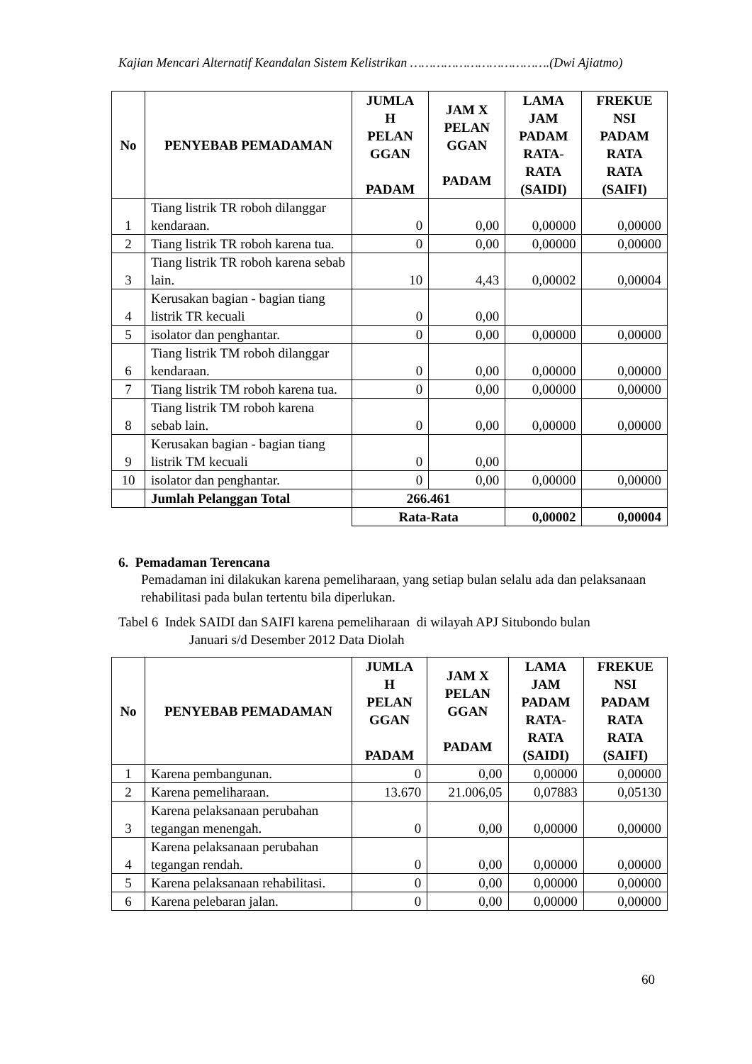Kajian Mencari Alternatif Keandalan Sistem Kelistrikan ……………………………….(Dwi Ajiatmo)
| No | PENYEBAB PEMADAMAN | JUMLA H PELAN GGAN PADAM | JAM X PELAN GGAN PADAM | LAMA JAM PADAM RATA- RATA (SAIDI) | FREKUE NSI PADAM RATA RATA (SAIFI) |
| --- | --- | --- | --- | --- | --- |
| 1 | Tiang listrik TR roboh dilanggar kendaraan. | 0 | 0,00 | 0,00000 | 0,00000 |
| 2 | Tiang listrik TR roboh karena tua. | 0 | 0,00 | 0,00000 | 0,00000 |
| 3 | Tiang listrik TR roboh karena sebab lain. | 10 | 4,43 | 0,00002 | 0,00004 |
| 4 | Kerusakan bagian - bagian tiang listrik TR kecuali | 0 | 0,00 | | |
| 5 | isolator dan penghantar. | 0 | 0,00 | 0,00000 | 0,00000 |
| 6 | Tiang listrik TM roboh dilanggar kendaraan. | 0 | 0,00 | 0,00000 | 0,00000 |
| 7 | Tiang listrik TM roboh karena tua. | 0 | 0,00 | 0,00000 | 0,00000 |
| 8 | Tiang listrik TM roboh karena sebab lain. | 0 | 0,00 | 0,00000 | 0,00000 |
| 9 | Kerusakan bagian - bagian tiang listrik TM kecuali | 0 | 0,00 | | |
| 10 | isolator dan penghantar. | 0 | 0,00 | 0,00000 | 0,00000 |
| | Jumlah Pelanggan Total | 266.461 | | | |
| | | Rata-Rata | | 0,00002 | 0,00004 |
6. Pemadaman Terencana
Pemadaman ini dilakukan karena pemeliharaan, yang setiap bulan selalu ada dan pelaksanaan rehabilitasi pada bulan tertentu bila diperlukan.
Tabel 6 Indek SAIDI dan SAIFI karena pemeliharaan di wilayah APJ Situbondo bulan
Januari s/d Desember 2012 Data Diolah
| No | PENYEBAB PEMADAMAN | JUMLA H PELAN GGAN PADAM | JAM X PELAN GGAN PADAM | LAMA JAM PADAM RATA- RATA (SAIDI) | FREKUE NSI PADAM RATA RATA (SAIFI) |
| --- | --- | --- | --- | --- | --- |
| 1 | Karena pembangunan. | 0 | 0,00 | 0,00000 | 0,00000 |
| 2 | Karena pemeliharaan. | 13.670 | 21.006,05 | 0,07883 | 0,05130 |
| 3 | Karena pelaksanaan perubahan tegangan menengah. | 0 | 0,00 | 0,00000 | 0,00000 |
| 4 | Karena pelaksanaan perubahan tegangan rendah. | 0 | 0,00 | 0,00000 | 0,00000 |
| 5 | Karena pelaksanaan rehabilitasi. | 0 | 0,00 | 0,00000 | 0,00000 |
| 6 | Karena pelebaran jalan. | 0 | 0,00 | 0,00000 | 0,00000 |
60